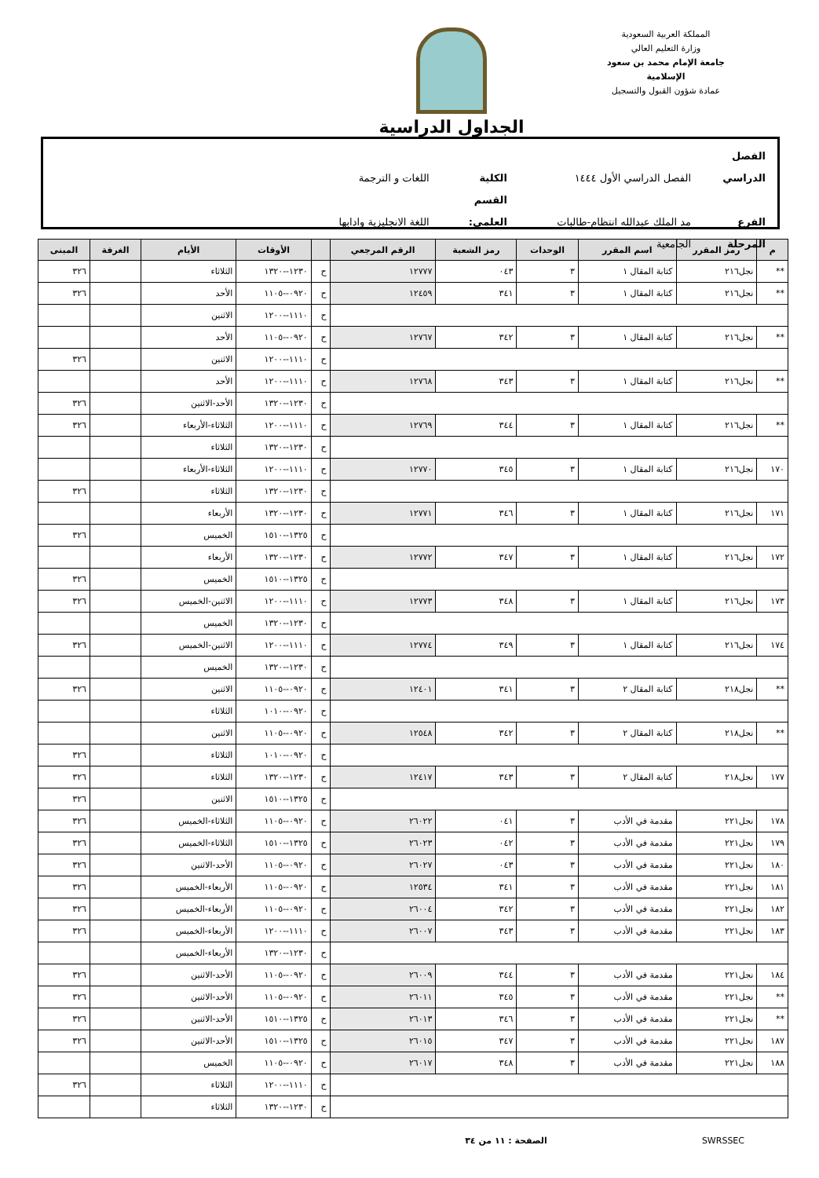المملكة العربية السعودية
وزارة التعليم العالي
جامعة الإمام محمد بن سعود الإسلامية
عمادة شؤون القبول والتسجيل
الجداول الدراسية
الفصل الدراسي الفصل الدراسي الأول ١٤٤٤ الكلية اللغات و الترجمة
الفرع مد الملك عبدالله انتظام-طالبات القسم العلمي: اللغة الانجليزية وادابها
المرحلة الجامعية
| م | رمز المقرر | اسم المقرر | الوحدات | رمز الشعبة | الرقم المرجعي | | الأوقات | الأيام | الغرفة | المبنى |
| --- | --- | --- | --- | --- | --- | --- | --- | --- | --- | --- |
| ** | نجل٢١٦ | كتابة المقال ١ | ٣ | ٠٤٣ | ١٢٧٧٧ | ح | ١٢٣٠--١٣٢٠ | الثلاثاء | | ٣٢٦ |
| ** | نجل٢١٦ | كتابة المقال ١ | ٣ | ٣٤١ | ١٢٤٥٩ | ح | ٠٩٢٠--١١٠٥ | الأحد | | ٣٢٦ |
| | | | | | | ح | ١١١٠--١٢٠٠ | الاثنين | | |
| ** | نجل٢١٦ | كتابة المقال ١ | ٣ | ٣٤٢ | ١٢٧٦٧ | ح | ٠٩٢٠--١١٠٥ | الأحد | | |
| | | | | | | ح | ١١١٠--١٢٠٠ | الاثنين | | ٣٢٦ |
| ** | نجل٢١٦ | كتابة المقال ١ | ٣ | ٣٤٣ | ١٢٧٦٨ | ح | ١١١٠--١٢٠٠ | الأحد | | |
| | | | | | | ح | ١٢٣٠--١٣٢٠ | الأحد-الاثنين | | ٣٢٦ |
| ** | نجل٢١٦ | كتابة المقال ١ | ٣ | ٣٤٤ | ١٢٧٦٩ | ح | ١١١٠--١٢٠٠ | الثلاثاء-الأربعاء | | ٣٢٦ |
| | | | | | | ح | ١٢٣٠--١٣٢٠ | الثلاثاء | | |
| ١٧٠ | نجل٢١٦ | كتابة المقال ١ | ٣ | ٣٤٥ | ١٢٧٧٠ | ح | ١١١٠--١٢٠٠ | الثلاثاء-الأربعاء | | |
| | | | | | | ح | ١٢٣٠--١٣٢٠ | الثلاثاء | | ٣٢٦ |
| ١٧١ | نجل٢١٦ | كتابة المقال ١ | ٣ | ٣٤٦ | ١٢٧٧١ | ح | ١٢٣٠--١٣٢٠ | الأربعاء | | |
| | | | | | | ح | ١٣٢٥--١٥١٠ | الخميس | | ٣٢٦ |
| ١٧٢ | نجل٢١٦ | كتابة المقال ١ | ٣ | ٣٤٧ | ١٢٧٧٢ | ح | ١٢٣٠--١٣٢٠ | الأربعاء | | |
| | | | | | | ح | ١٣٢٥--١٥١٠ | الخميس | | ٣٢٦ |
| ١٧٣ | نجل٢١٦ | كتابة المقال ١ | ٣ | ٣٤٨ | ١٢٧٧٣ | ح | ١١١٠--١٢٠٠ | الاثنين-الخميس | | ٣٢٦ |
| | | | | | | ح | ١٢٣٠--١٣٢٠ | الخميس | | |
| ١٧٤ | نجل٢١٦ | كتابة المقال ١ | ٣ | ٣٤٩ | ١٢٧٧٤ | ح | ١١١٠--١٢٠٠ | الاثنين-الخميس | | ٣٢٦ |
| | | | | | | ح | ١٢٣٠--١٣٢٠ | الخميس | | |
| ** | نجل٢١٨ | كتابة المقال ٢ | ٣ | ٣٤١ | ١٢٤٠١ | ح | ٠٩٢٠--١١٠٥ | الاثنين | | ٣٢٦ |
| | | | | | | ح | ٠٩٢٠--١٠١٠ | الثلاثاء | | |
| ** | نجل٢١٨ | كتابة المقال ٢ | ٣ | ٣٤٢ | ١٢٥٤٨ | ح | ٠٩٢٠--١١٠٥ | الاثنين | | |
| | | | | | | ح | ٠٩٢٠--١٠١٠ | الثلاثاء | | ٣٢٦ |
| ١٧٧ | نجل٢١٨ | كتابة المقال ٢ | ٣ | ٣٤٣ | ١٢٤١٧ | ح | ١٢٣٠--١٣٢٠ | الثلاثاء | | ٣٢٦ |
| | | | | | | ح | ١٣٢٥--١٥١٠ | الاثنين | | ٣٢٦ |
| ١٧٨ | نجل٢٢١ | مقدمة في الأدب | ٣ | ٠٤١ | ٢٦٠٢٢ | ح | ٠٩٢٠--١١٠٥ | الثلاثاء-الخميس | | ٣٢٦ |
| ١٧٩ | نجل٢٢١ | مقدمة في الأدب | ٣ | ٠٤٢ | ٢٦٠٢٣ | ح | ١٣٢٥--١٥١٠ | الثلاثاء-الخميس | | ٣٢٦ |
| ١٨٠ | نجل٢٢١ | مقدمة في الأدب | ٣ | ٠٤٣ | ٢٦٠٢٧ | ح | ٠٩٢٠--١١٠٥ | الأحد-الاثنين | | ٣٢٦ |
| ١٨١ | نجل٢٢١ | مقدمة في الأدب | ٣ | ٣٤١ | ١٢٥٣٤ | ح | ٠٩٢٠--١١٠٥ | الأربعاء-الخميس | | ٣٢٦ |
| ١٨٢ | نجل٢٢١ | مقدمة في الأدب | ٣ | ٣٤٢ | ٢٦٠٠٤ | ح | ٠٩٢٠--١١٠٥ | الأربعاء-الخميس | | ٣٢٦ |
| ١٨٣ | نجل٢٢١ | مقدمة في الأدب | ٣ | ٣٤٣ | ٢٦٠٠٧ | ح | ١١١٠--١٢٠٠ | الأربعاء-الخميس | | ٣٢٦ |
| | | | | | | ح | ١٢٣٠--١٣٢٠ | الأربعاء-الخميس | | |
| ١٨٤ | نجل٢٢١ | مقدمة في الأدب | ٣ | ٣٤٤ | ٢٦٠٠٩ | ح | ٠٩٢٠--١١٠٥ | الأحد-الاثنين | | ٣٢٦ |
| ** | نجل٢٢١ | مقدمة في الأدب | ٣ | ٣٤٥ | ٢٦٠١١ | ح | ٠٩٢٠--١١٠٥ | الأحد-الاثنين | | ٣٢٦ |
| ** | نجل٢٢١ | مقدمة في الأدب | ٣ | ٣٤٦ | ٢٦٠١٣ | ح | ١٣٢٥--١٥١٠ | الأحد-الاثنين | | ٣٢٦ |
| ١٨٧ | نجل٢٢١ | مقدمة في الأدب | ٣ | ٣٤٧ | ٢٦٠١٥ | ح | ١٣٢٥--١٥١٠ | الأحد-الاثنين | | ٣٢٦ |
| ١٨٨ | نجل٢٢١ | مقدمة في الأدب | ٣ | ٣٤٨ | ٢٦٠١٧ | ح | ٠٩٢٠--١١٠٥ | الخميس | | |
| | | | | | | ح | ١١١٠--١٢٠٠ | الثلاثاء | | ٣٢٦ |
| | | | | | | ح | ١٢٣٠--١٣٢٠ | الثلاثاء | | |
SWRSSEC الصفحة : ١١ من ٣٤